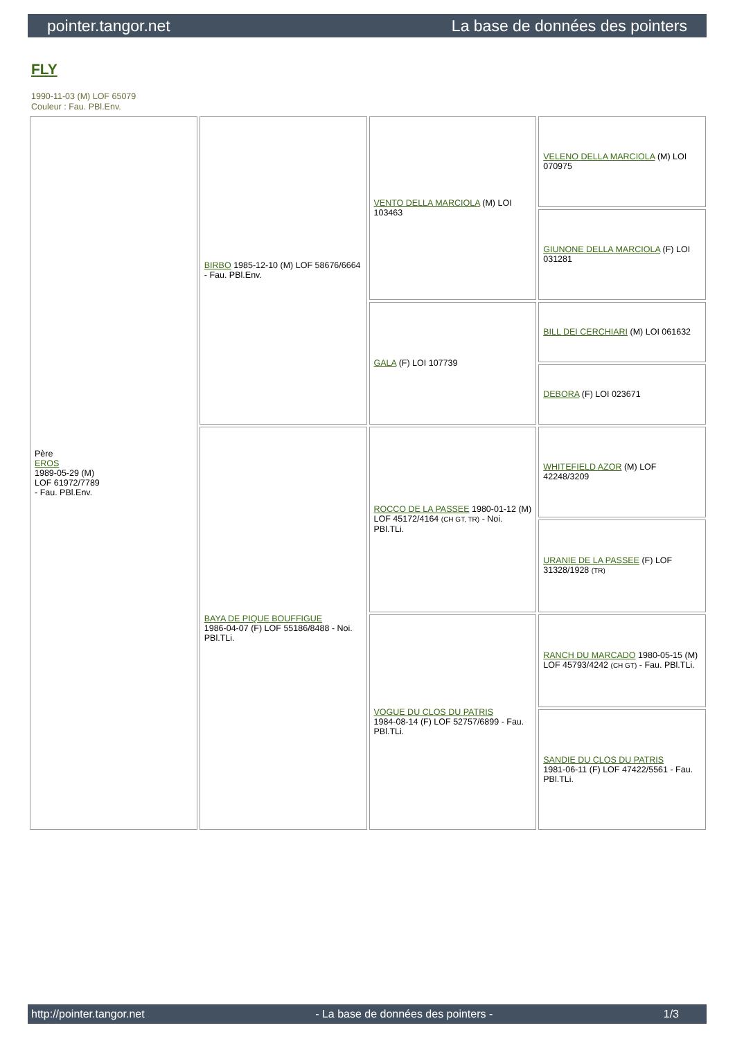pointer.tangor.net La base de données des pointers
FLY
1990-11-03 (M) LOF 65079
Couleur : Fau. PBl.Env.
| Père EROS 1989-05-29 (M) LOF 61972/7789 - Fau. PBl.Env. | BIRBO 1985-12-10 (M) LOF 58676/6664 - Fau. PBl.Env. | VENTO DELLA MARCIOLA (M) LOI 103463 | VELENO DELLA MARCIOLA (M) LOI 070975 |
| | | | GIUNONE DELLA MARCIOLA (F) LOI 031281 |
| | | GALA (F) LOI 107739 | BILL DEI CERCHIARI (M) LOI 061632 |
| | | | DEBORA (F) LOI 023671 |
| | BAYA DE PIQUE BOUFFIGUE 1986-04-07 (F) LOF 55186/8488 - Noi. PBl.TLi. | ROCCO DE LA PASSEE 1980-01-12 (M) LOF 45172/4164 (CH GT, TR) - Noi. PBl.TLi. | WHITEFIELD AZOR (M) LOF 42248/3209 |
| | | | URANIE DE LA PASSEE (F) LOF 31328/1928 (TR) |
| | | VOGUE DU CLOS DU PATRIS 1984-08-14 (F) LOF 52757/6899 - Fau. PBl.TLi. | RANCH DU MARCADO 1980-05-15 (M) LOF 45793/4242 (CH GT) - Fau. PBl.TLi. |
| | | | SANDIE DU CLOS DU PATRIS 1981-06-11 (F) LOF 47422/5561 - Fau. PBl.TLi. |
http://pointer.tangor.net - La base de données des pointers - 1/3